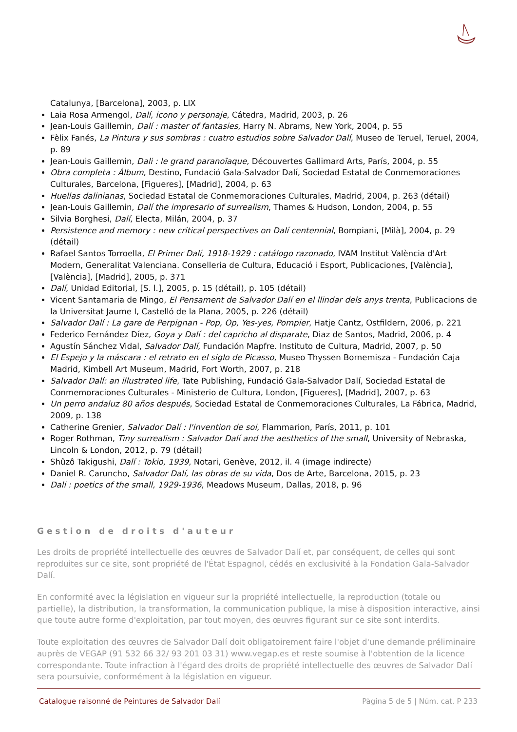Catalunya, [Barcelona], 2003, p. LIX
Laia Rosa Armengol, Dalí, icono y personaje, Cátedra, Madrid, 2003, p. 26
Jean-Louis Gaillemin, Dalí : master of fantasies, Harry N. Abrams, New York, 2004, p. 55
Fèlix Fanés, La Pintura y sus sombras : cuatro estudios sobre Salvador Dalí, Museo de Teruel, Teruel, 2004, p. 89
Jean-Louis Gaillemin, Dali : le grand paranoïaque, Découvertes Gallimard Arts, París, 2004, p. 55
Obra completa : Álbum, Destino, Fundació Gala-Salvador Dalí, Sociedad Estatal de Conmemoraciones Culturales, Barcelona, [Figueres], [Madrid], 2004, p. 63
Huellas dalinianas, Sociedad Estatal de Conmemoraciones Culturales, Madrid, 2004, p. 263 (détail)
Jean-Louis Gaillemin, Dalí the impresario of surrealism, Thames & Hudson, London, 2004, p. 55
Silvia Borghesi, Dalí, Electa, Milán, 2004, p. 37
Persistence and memory : new critical perspectives on Dalí centennial, Bompiani, [Milà], 2004, p. 29 (détail)
Rafael Santos Torroella, El Primer Dalí, 1918-1929 : catálogo razonado, IVAM Institut València d'Art Modern, Generalitat Valenciana. Conselleria de Cultura, Educació i Esport, Publicaciones, [València], [València], [Madrid], 2005, p. 371
Dalí, Unidad Editorial, [S. l.], 2005, p. 15 (détail), p. 105 (détail)
Vicent Santamaria de Mingo, El Pensament de Salvador Dalí en el llindar dels anys trenta, Publicacions de la Universitat Jaume I, Castelló de la Plana, 2005, p. 226 (détail)
Salvador Dalí : La gare de Perpignan - Pop, Op, Yes-yes, Pompier, Hatje Cantz, Ostfildern, 2006, p. 221
Federico Fernández Díez, Goya y Dalí : del capricho al disparate, Diaz de Santos, Madrid, 2006, p. 4
Agustín Sánchez Vidal, Salvador Dalí, Fundación Mapfre. Instituto de Cultura, Madrid, 2007, p. 50
El Espejo y la máscara : el retrato en el siglo de Picasso, Museo Thyssen Bornemisza - Fundación Caja Madrid, Kimbell Art Museum, Madrid, Fort Worth, 2007, p. 218
Salvador Dalí: an illustrated life, Tate Publishing, Fundació Gala-Salvador Dalí, Sociedad Estatal de Conmemoraciones Culturales - Ministerio de Cultura, London, [Figueres], [Madrid], 2007, p. 63
Un perro andaluz 80 años después, Sociedad Estatal de Conmemoraciones Culturales, La Fábrica, Madrid, 2009, p. 138
Catherine Grenier, Salvador Dalí : l'invention de soi, Flammarion, París, 2011, p. 101
Roger Rothman, Tiny surrealism : Salvador Dalí and the aesthetics of the small, University of Nebraska, Lincoln & London, 2012, p. 79 (détail)
Shûzô Takigushi, Dalí : Tokio, 1939, Notari, Genève, 2012, il. 4 (image indirecte)
Daniel R. Caruncho, Salvador Dalí, las obras de su vida, Dos de Arte, Barcelona, 2015, p. 23
Dali : poetics of the small, 1929-1936, Meadows Museum, Dallas, 2018, p. 96
Gestion de droits d'auteur
Les droits de propriété intellectuelle des œuvres de Salvador Dalí et, par conséquent, de celles qui sont reproduites sur ce site, sont propriété de l'État Espagnol, cédés en exclusivité à la Fondation Gala-Salvador Dalí.
En conformité avec la législation en vigueur sur la propriété intellectuelle, la reproduction (totale ou partielle), la distribution, la transformation, la communication publique, la mise à disposition interactive, ainsi que toute autre forme d'exploitation, par tout moyen, des œuvres figurant sur ce site sont interdits.
Toute exploitation des œuvres de Salvador Dalí doit obligatoirement faire l'objet d'une demande préliminaire auprès de VEGAP (91 532 66 32/ 93 201 03 31) www.vegap.es et reste soumise à l'obtention de la licence correspondante. Toute infraction à l'égard des droits de propriété intellectuelle des œuvres de Salvador Dalí sera poursuivie, conformément à la législation en vigueur.
Catalogue raisonné de Peintures de Salvador Dalí Pàgina 5 de 5 | Núm. cat. P 233